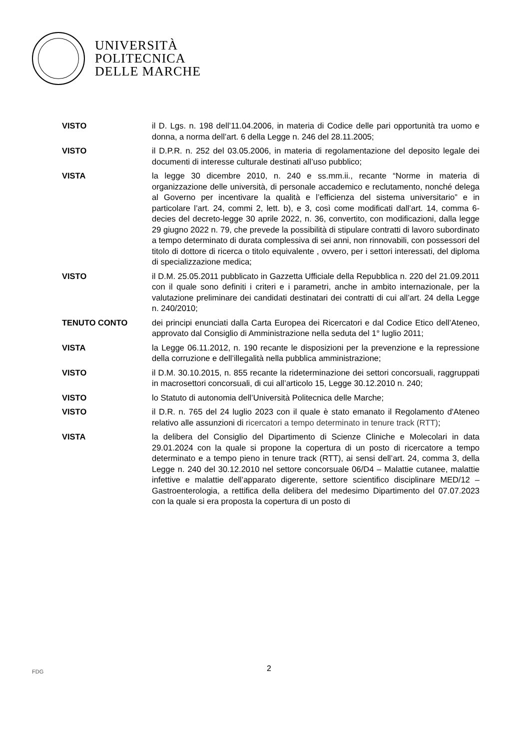UNIVERSITÀ
POLITECNICA
DELLE MARCHE
VISTO il D. Lgs. n. 198 dell’11.04.2006, in materia di Codice delle pari opportunità tra uomo e donna, a norma dell’art. 6 della Legge n. 246 del 28.11.2005;
VISTO il D.P.R. n. 252 del 03.05.2006, in materia di regolamentazione del deposito legale dei documenti di interesse culturale destinati all’uso pubblico;
VISTA la legge 30 dicembre 2010, n. 240 e ss.mm.ii., recante “Norme in materia di organizzazione delle università, di personale accademico e reclutamento, nonché delega al Governo per incentivare la qualità e l’efficienza del sistema universitario” e in particolare l’art. 24, commi 2, lett. b), e 3, così come modificati dall’art. 14, comma 6-decies del decreto-legge 30 aprile 2022, n. 36, convertito, con modificazioni, dalla legge 29 giugno 2022 n. 79, che prevede la possibilità di stipulare contratti di lavoro subordinato a tempo determinato di durata complessiva di sei anni, non rinnovabili, con possessori del titolo di dottore di ricerca o titolo equivalente , ovvero, per i settori interessati, del diploma di specializzazione medica;
VISTO il D.M. 25.05.2011 pubblicato in Gazzetta Ufficiale della Repubblica n. 220 del 21.09.2011 con il quale sono definiti i criteri e i parametri, anche in ambito internazionale, per la valutazione preliminare dei candidati destinatari dei contratti di cui all’art. 24 della Legge n. 240/2010;
TENUTO CONTO dei principi enunciati dalla Carta Europea dei Ricercatori e dal Codice Etico dell’Ateneo, approvato dal Consiglio di Amministrazione nella seduta del 1° luglio 2011;
VISTA la Legge 06.11.2012, n. 190 recante le disposizioni per la prevenzione e la repressione della corruzione e dell’illegalità nella pubblica amministrazione;
VISTO il D.M. 30.10.2015, n. 855 recante la rideterminazione dei settori concorsuali, raggruppati in macrosettori concorsuali, di cui all’articolo 15, Legge 30.12.2010 n. 240;
VISTO lo Statuto di autonomia dell’Università Politecnica delle Marche;
VISTO il D.R. n. 765 del 24 luglio 2023 con il quale è stato emanato il Regolamento d'Ateneo relativo alle assunzioni di ricercatori a tempo determinato in tenure track (RTT);
VISTA la delibera del Consiglio del Dipartimento di Scienze Cliniche e Molecolari in data 29.01.2024 con la quale si propone la copertura di un posto di ricercatore a tempo determinato e a tempo pieno in tenure track (RTT), ai sensi dell’art. 24, comma 3, della Legge n. 240 del 30.12.2010 nel settore concorsuale 06/D4 – Malattie cutanee, malattie infettive e malattie dell’apparato digerente, settore scientifico disciplinare MED/12 – Gastroenterologia, a rettifica della delibera del medesimo Dipartimento del 07.07.2023 con la quale si era proposta la copertura di un posto di
2
FDG